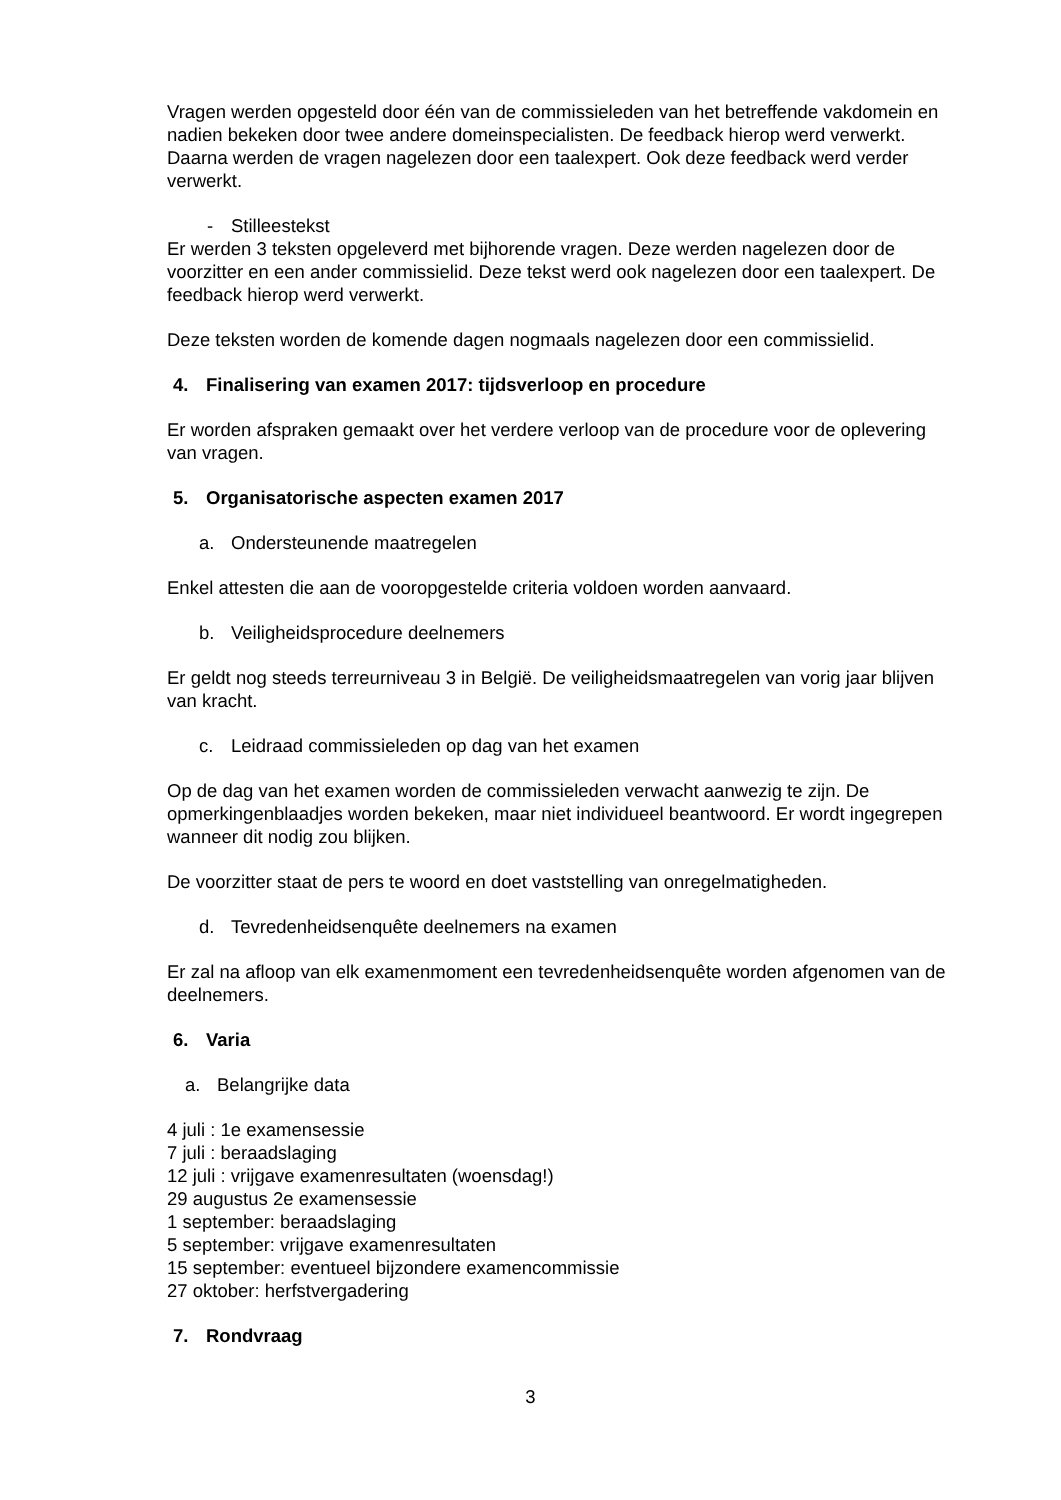Vragen werden opgesteld door één van de commissieleden van het betreffende vakdomein en nadien bekeken door twee andere domeinspecialisten. De feedback hierop werd verwerkt. Daarna werden de vragen nagelezen door een taalexpert. Ook deze feedback werd verder verwerkt.
- Stilleestekst
Er werden 3 teksten opgeleverd met bijhorende vragen. Deze werden nagelezen door de voorzitter en een ander commissielid. Deze tekst werd ook nagelezen door een taalexpert. De feedback hierop werd verwerkt.
Deze teksten worden de komende dagen nogmaals nagelezen door een commissielid.
4. Finalisering van examen 2017: tijdsverloop en procedure
Er worden afspraken gemaakt over het verdere verloop van de procedure voor de oplevering van vragen.
5. Organisatorische aspecten examen 2017
a. Ondersteunende maatregelen
Enkel attesten die aan de vooropgestelde criteria voldoen worden aanvaard.
b. Veiligheidsprocedure deelnemers
Er geldt nog steeds terreurniveau 3 in België. De veiligheidsmaatregelen van vorig jaar blijven van kracht.
c. Leidraad commissieleden op dag van het examen
Op de dag van het examen worden de commissieleden verwacht aanwezig te zijn. De opmerkingenblaadjes worden bekeken, maar niet individueel beantwoord. Er wordt ingegrepen wanneer dit nodig zou blijken.
De voorzitter staat de pers te woord en doet vaststelling van onregelmatigheden.
d. Tevredenheidsenquête deelnemers na examen
Er zal na afloop van elk examenmoment een tevredenheidsenquête worden afgenomen van de deelnemers.
6. Varia
a. Belangrijke data
4 juli : 1e examensessie
7 juli : beraadslaging
12 juli : vrijgave examenresultaten (woensdag!)
29 augustus 2e examensessie
1 september: beraadslaging
5 september: vrijgave examenresultaten
15 september: eventueel bijzondere examencommissie
27 oktober: herfstvergadering
7. Rondvraag
3